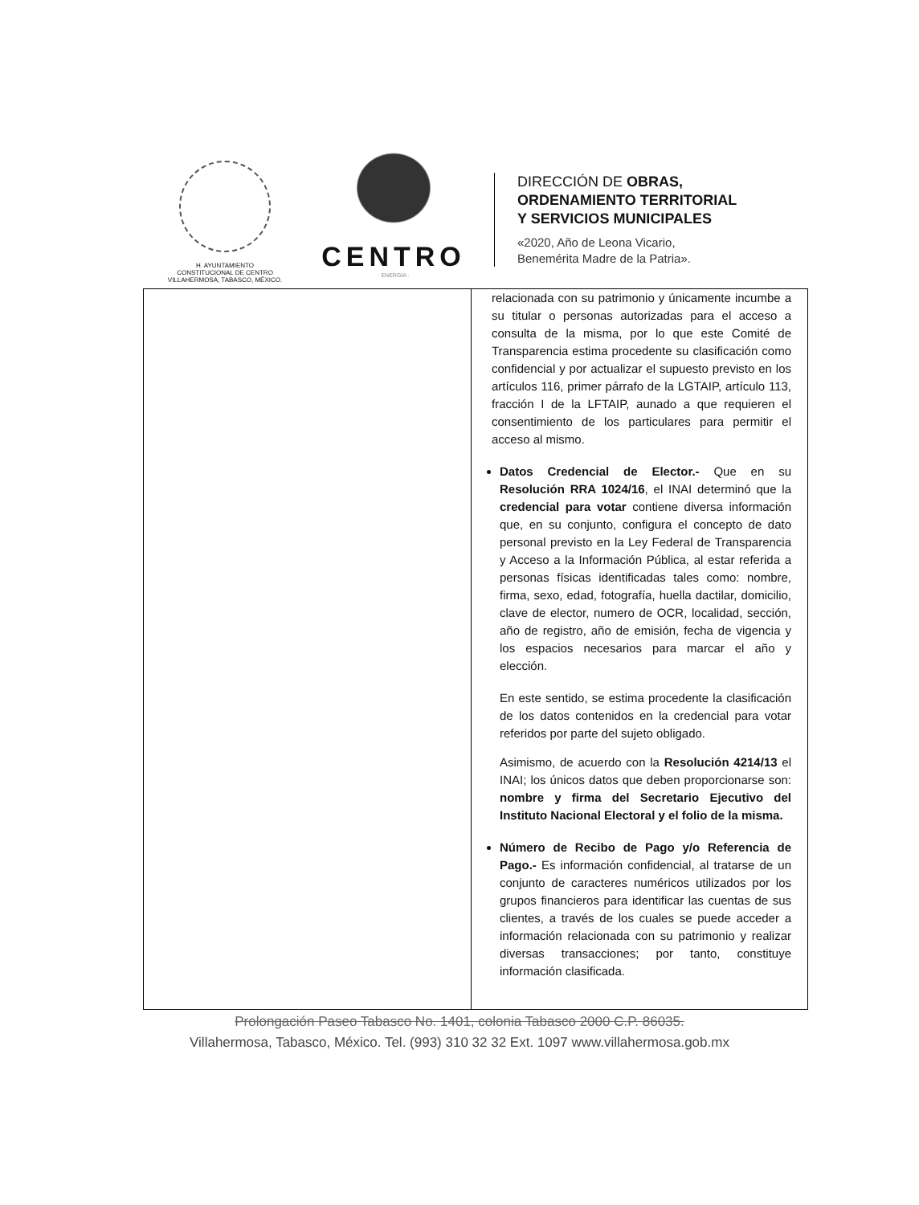H. AYUNTAMIENTO
CONSTITUCIONAL DE CENTRO
VILLAHERMOSA, TABASCO, MÉXICO.
CENTRO
· ENERGÍA ·
DIRECCIÓN DE OBRAS,
ORDENAMIENTO TERRITORIAL
Y SERVICIOS MUNICIPALES
«2020, Año de Leona Vicario,
Benemérita Madre de la Patria».
| | relacionada con su patrimonio y únicamente incumbe a su titular o personas autorizadas para el acceso a consulta de la misma, por lo que este Comité de Transparencia estima procedente su clasificación como confidencial y por actualizar el supuesto previsto en los artículos 116, primer párrafo de la LGTAIP, artículo 113, fracción I de la LFTAIP, aunado a que requieren el consentimiento de los particulares para permitir el acceso al mismo. Datos Credencial de Elector.- Que en su Resolución RRA 1024/16 , el INAI determinó que la credencial para votar contiene diversa información que, en su conjunto, configura el concepto de dato personal previsto en la Ley Federal de Transparencia y Acceso a la Información Pública, al estar referida a personas físicas identificadas tales como: nombre, firma, sexo, edad, fotografía, huella dactilar, domicilio, clave de elector, numero de OCR, localidad, sección, año de registro, año de emisión, fecha de vigencia y los espacios necesarios para marcar el año y elección. En este sentido, se estima procedente la clasificación de los datos contenidos en la credencial para votar referidos por parte del sujeto obligado. Asimismo, de acuerdo con la Resolución 4214/13 el INAI; los únicos datos que deben proporcionarse son: nombre y firma del Secretario Ejecutivo del Instituto Nacional Electoral y el folio de la misma. Número de Recibo de Pago y/o Referencia de Pago.- Es información confidencial, al tratarse de un conjunto de caracteres numéricos utilizados por los grupos financieros para identificar las cuentas de sus clientes, a través de los cuales se puede acceder a información relacionada con su patrimonio y realizar diversas transacciones; por tanto, constituye información clasificada. |
Prolongación Paseo Tabasco No. 1401, colonia Tabasco 2000 C.P. 86035.
Villahermosa, Tabasco, México. Tel. (993) 310 32 32 Ext. 1097 www.villahermosa.gob.mx